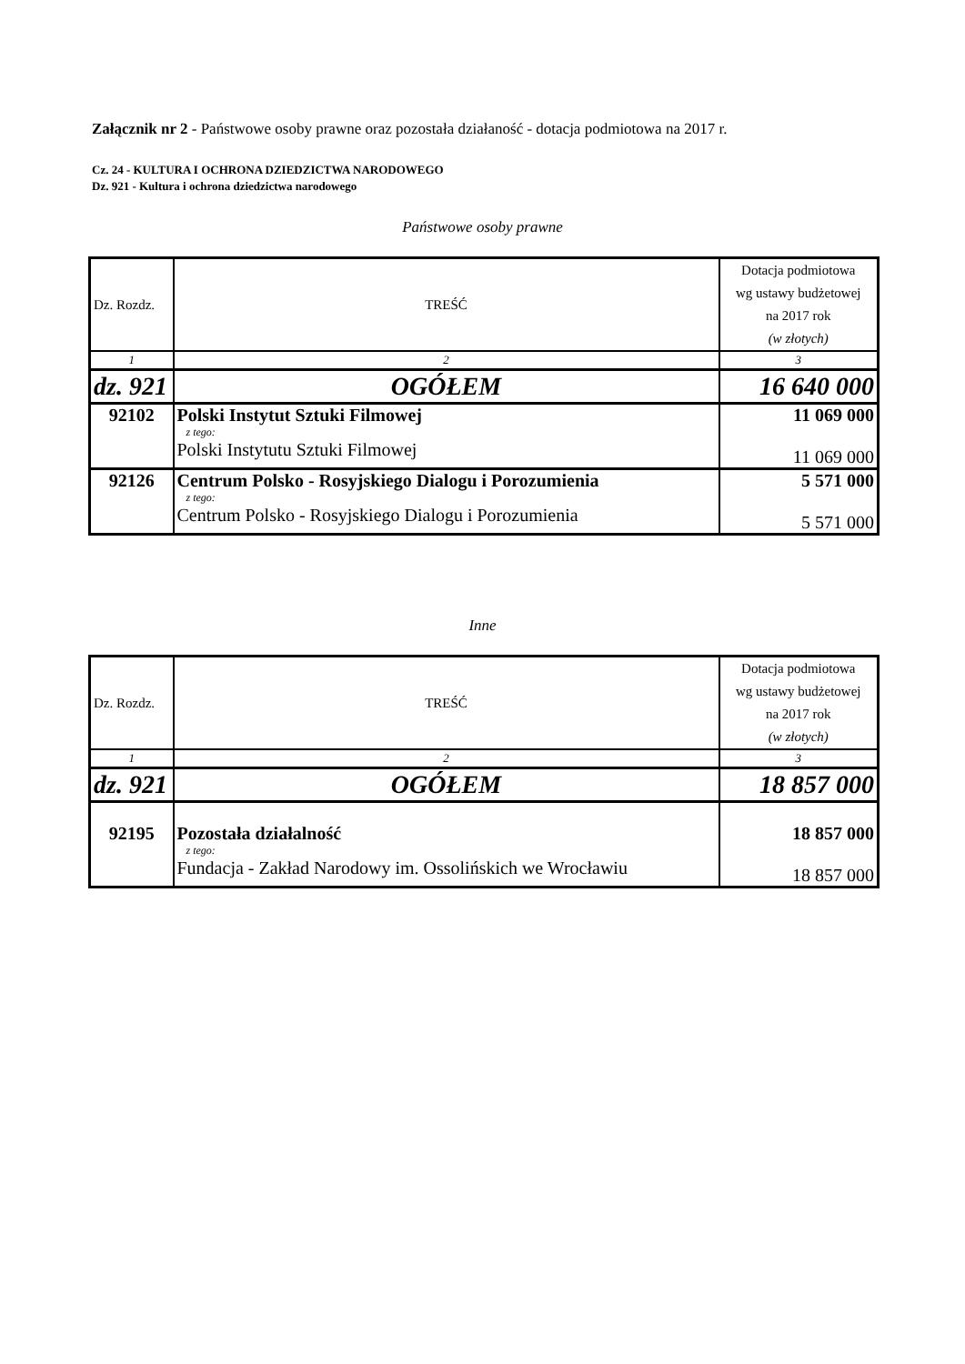Załącznik nr 2 - Państwowe osoby prawne oraz pozostała działaność - dotacja podmiotowa na 2017 r.
Cz. 24 - KULTURA I OCHRONA DZIEDZICTWA NARODOWEGO
Dz. 921 - Kultura i ochrona dziedzictwa narodowego
Państwowe osoby prawne
| Dz. Rozdz. | TREŚĆ | Dotacja podmiotowa wg ustawy budżetowej na 2017 rok (w złotych) |
| 1 | 2 | 3 |
| dz. 921 | OGÓŁEM | 16 640 000 |
| 92102 | Polski Instytut Sztuki Filmowej z tego: Polski Instytutu Sztuki Filmowej | 11 069 000 11 069 000 |
| 92126 | Centrum Polsko - Rosyjskiego Dialogu i Porozumienia z tego: Centrum Polsko - Rosyjskiego Dialogu i Porozumienia | 5 571 000 5 571 000 |
Inne
| Dz. Rozdz. | TREŚĆ | Dotacja podmiotowa wg ustawy budżetowej na 2017 rok (w złotych) |
| 1 | 2 | 3 |
| dz. 921 | OGÓŁEM | 18 857 000 |
| 92195 | Pozostała działalność z tego: Fundacja - Zakład Narodowy im. Ossolińskich we Wrocławiu | 18 857 000 18 857 000 |